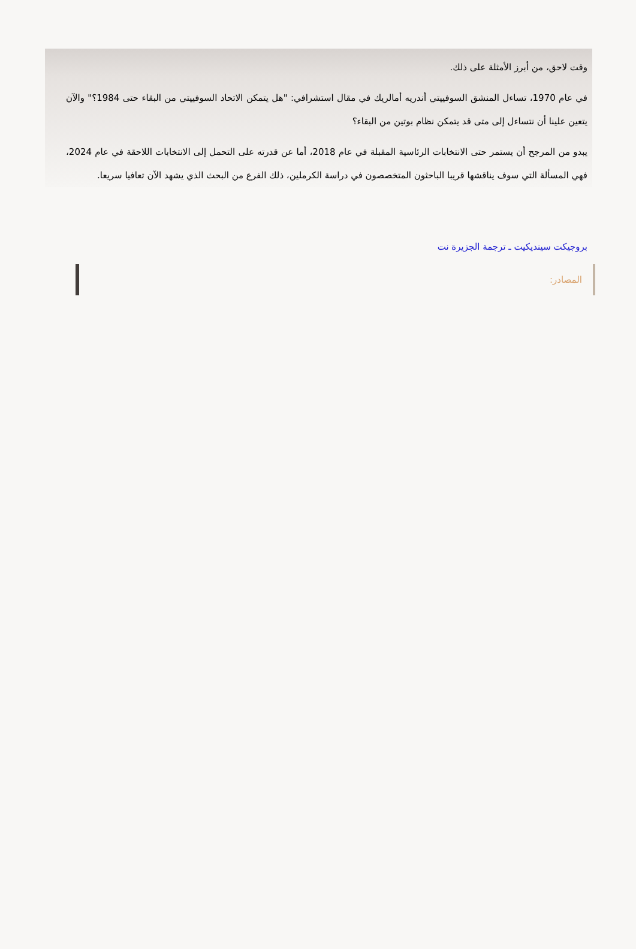وقت لاحق، من أبرز الأمثلة على ذلك.
في عام 1970، تساءل المنشق السوفييتي أندريه أمالريك في مقال استشرافي: "هل يتمكن الاتحاد السوفييتي من البقاء حتى 1984؟" والآن يتعين علينا أن نتساءل إلى متى قد يتمكن نظام بوتين من البقاء؟
يبدو من المرجح أن يستمر حتى الانتخابات الرئاسية المقبلة في عام 2018، أما عن قدرته على التحمل إلى الانتخابات اللاحقة في عام 2024، فهي المسألة التي سوف يناقشها قريبا الباحثون المتخصصون في دراسة الكرملين، ذلك الفرع من البحث الذي يشهد الآن تعافيا سريعا.
بروجيكت سينديكيت ـ ترجمة الجزيرة نت
المصادر: